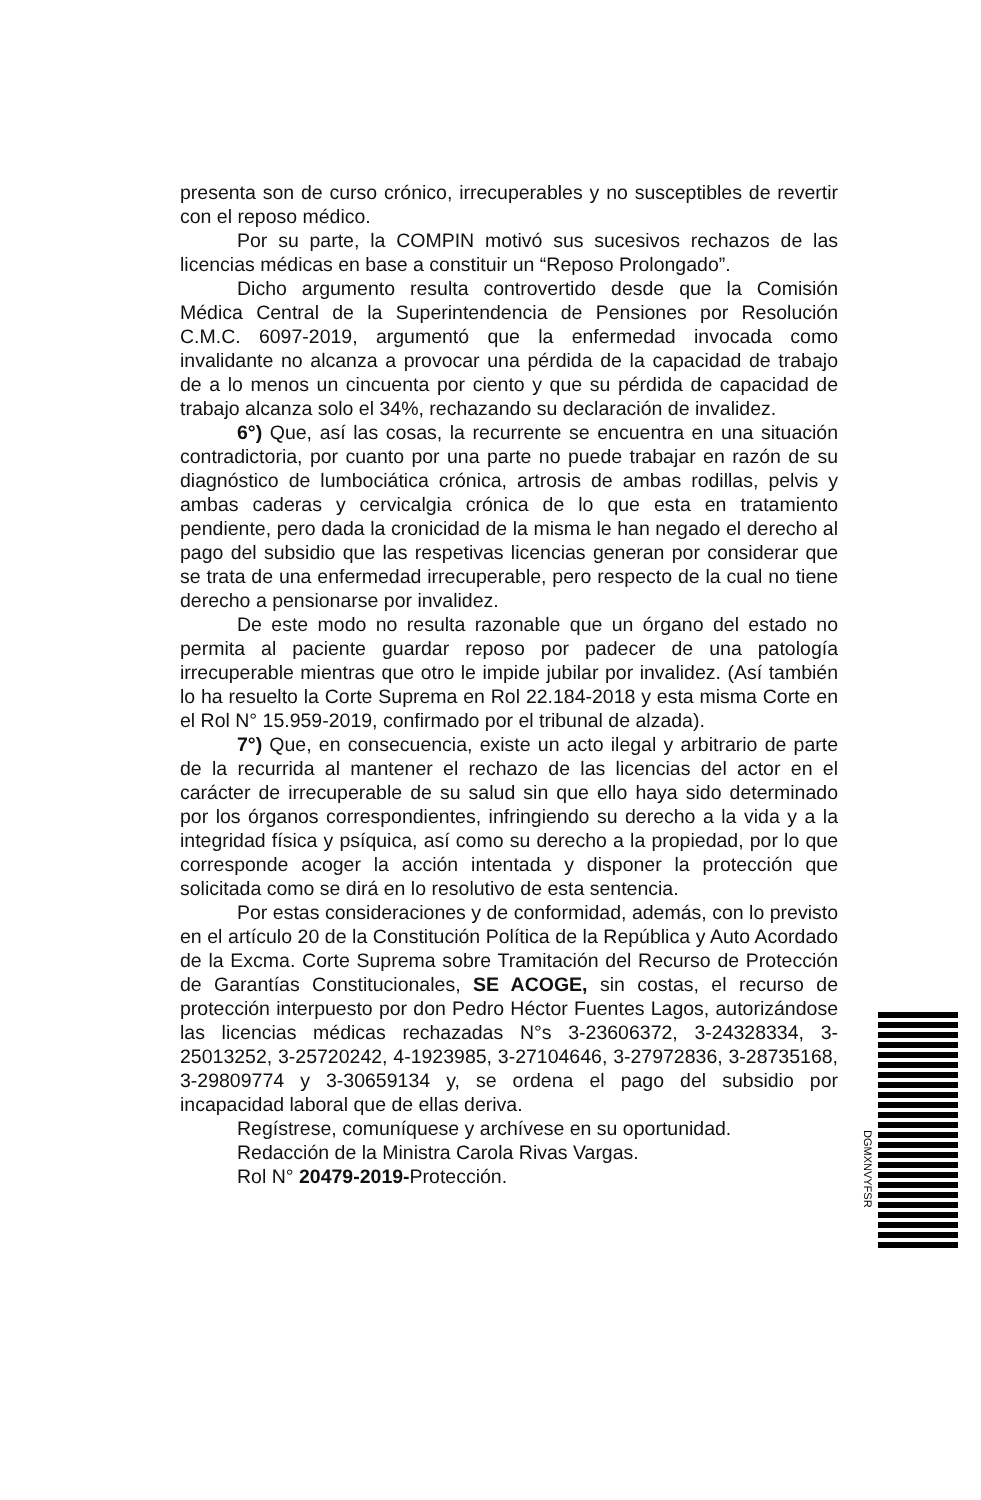presenta son de curso crónico, irrecuperables y no susceptibles de revertir con el reposo médico.
Por su parte, la COMPIN motivó sus sucesivos rechazos de las licencias médicas en base a constituir un “Reposo Prolongado”.
Dicho argumento resulta controvertido desde que la Comisión Médica Central de la Superintendencia de Pensiones por Resolución C.M.C. 6097-2019, argumentó que la enfermedad invocada como invalidante no alcanza a provocar una pérdida de la capacidad de trabajo de a lo menos un cincuenta por ciento y que su pérdida de capacidad de trabajo alcanza solo el 34%, rechazando su declaración de invalidez.
6°) Que, así las cosas, la recurrente se encuentra en una situación contradictoria, por cuanto por una parte no puede trabajar en razón de su diagnóstico de lumbociática crónica, artrosis de ambas rodillas, pelvis y ambas caderas y cervicalgia crónica de lo que esta en tratamiento pendiente, pero dada la cronicidad de la misma le han negado el derecho al pago del subsidio que las respetivas licencias generan por considerar que se trata de una enfermedad irrecuperable, pero respecto de la cual no tiene derecho a pensionarse por invalidez.
De este modo no resulta razonable que un órgano del estado no permita al paciente guardar reposo por padecer de una patología irrecuperable mientras que otro le impide jubilar por invalidez. (Así también lo ha resuelto la Corte Suprema en Rol 22.184-2018 y esta misma Corte en el Rol N° 15.959-2019, confirmado por el tribunal de alzada).
7°) Que, en consecuencia, existe un acto ilegal y arbitrario de parte de la recurrida al mantener el rechazo de las licencias del actor en el carácter de irrecuperable de su salud sin que ello haya sido determinado por los órganos correspondientes, infringiendo su derecho a la vida y a la integridad física y psíquica, así como su derecho a la propiedad, por lo que corresponde acoger la acción intentada y disponer la protección que solicitada como se dirá en lo resolutivo de esta sentencia.
Por estas consideraciones y de conformidad, además, con lo previsto en el artículo 20 de la Constitución Política de la República y Auto Acordado de la Excma. Corte Suprema sobre Tramitación del Recurso de Protección de Garantías Constitucionales, SE ACOGE, sin costas, el recurso de protección interpuesto por don Pedro Héctor Fuentes Lagos, autorizándose las licencias médicas rechazadas N°s 3-23606372, 3-24328334, 3-25013252, 3-25720242, 4-1923985, 3-27104646, 3-27972836, 3-28735168, 3-29809774 y 3-30659134 y, se ordena el pago del subsidio por incapacidad laboral que de ellas deriva.
Regístrese, comuníquese y archívese en su oportunidad.
Redacción de la Ministra Carola Rivas Vargas.
Rol N° 20479-2019-Protección.
DGMXNVYFSR